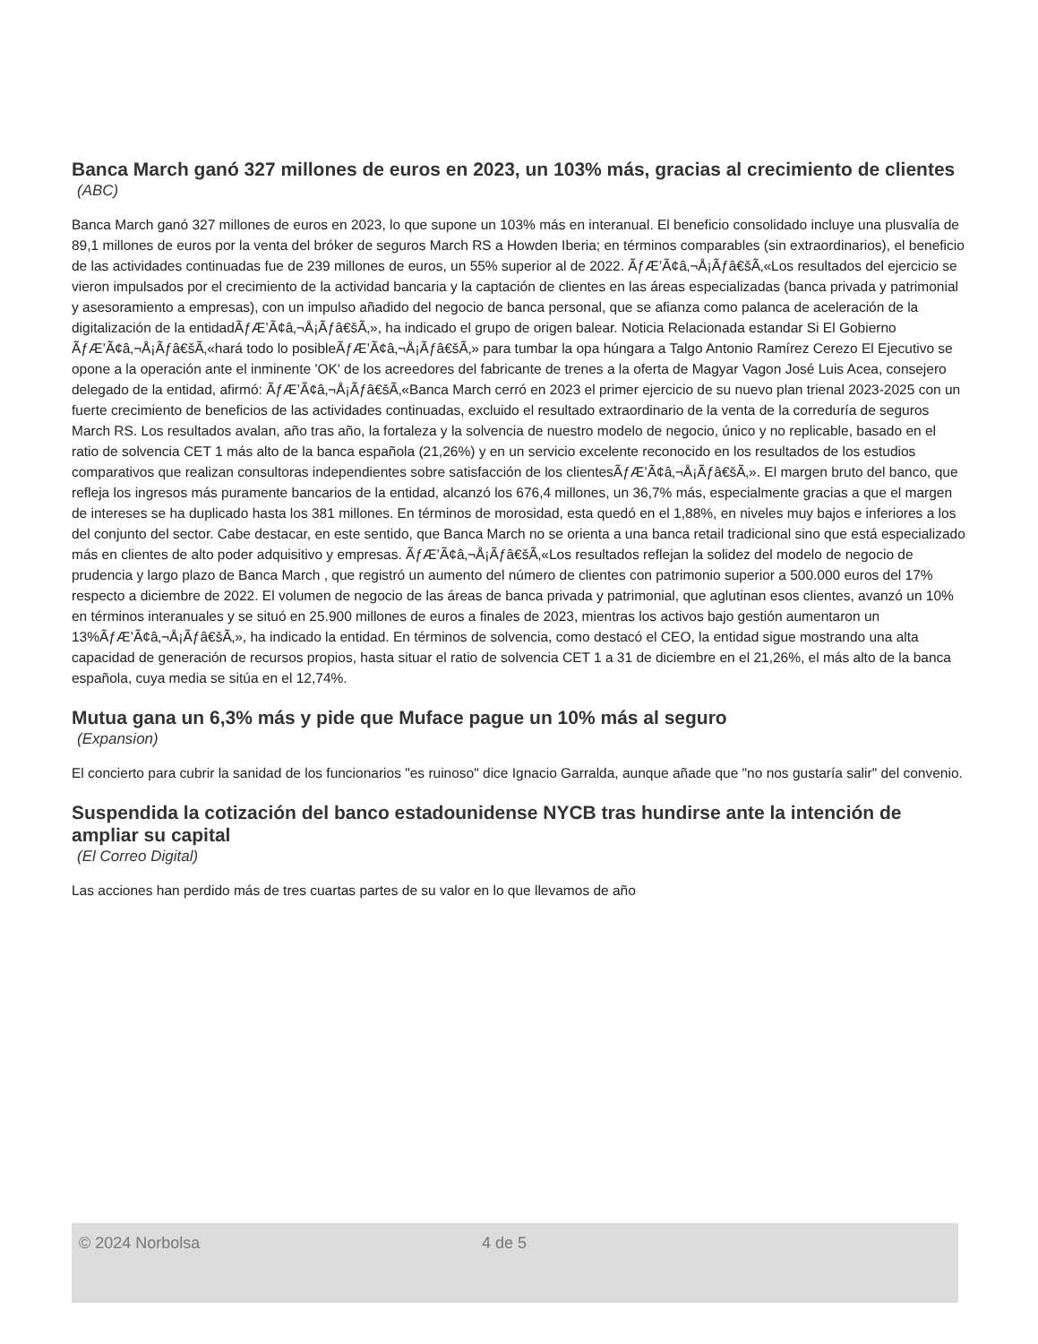Banca March ganó 327 millones de euros en 2023, un 103% más, gracias al crecimiento de clientes
(ABC)
Banca March ganó 327 millones de euros en 2023, lo que supone un 103% más en interanual. El beneficio consolidado incluye una plusvalía de 89,1 millones de euros por la venta del bróker de seguros March RS a Howden Iberia; en términos comparables (sin extraordinarios), el beneficio de las actividades continuadas fue de 239 millones de euros, un 55% superior al de 2022. ÃƒÆ’Ã¢â‚¬Å¡Ãƒâ€šÃ‚«Los resultados del ejercicio se vieron impulsados por el crecimiento de la actividad bancaria y la captación de clientes en las áreas especializadas (banca privada y patrimonial y asesoramiento a empresas), con un impulso añadido del negocio de banca personal, que se afianza como palanca de aceleración de la digitalización de la entidadÃƒÆ’Ã¢â‚¬Å¡Ãƒâ€šÃ‚», ha indicado el grupo de origen balear. Noticia Relacionada estandar Si El Gobierno ÃƒÆ’Ã¢â‚¬Å¡Ãƒâ€šÃ‚«hará todo lo posibleÃƒÆ’Ã¢â‚¬Å¡Ãƒâ€šÃ‚» para tumbar la opa húngara a Talgo Antonio Ramírez Cerezo El Ejecutivo se opone a la operación ante el inminente 'OK' de los acreedores del fabricante de trenes a la oferta de Magyar Vagon José Luis Acea, consejero delegado de la entidad, afirmó: ÃƒÆ’Ã¢â‚¬Å¡Ãƒâ€šÃ‚«Banca March cerró en 2023 el primer ejercicio de su nuevo plan trienal 2023-2025 con un fuerte crecimiento de beneficios de las actividades continuadas, excluido el resultado extraordinario de la venta de la correduría de seguros March RS. Los resultados avalan, año tras año, la fortaleza y la solvencia de nuestro modelo de negocio, único y no replicable, basado en el ratio de solvencia CET 1 más alto de la banca española (21,26%) y en un servicio excelente reconocido en los resultados de los estudios comparativos que realizan consultoras independientes sobre satisfacción de los clientesÃƒÆ’Ã¢â‚¬Å¡Ãƒâ€šÃ‚». El margen bruto del banco, que refleja los ingresos más puramente bancarios de la entidad, alcanzó los 676,4 millones, un 36,7% más, especialmente gracias a que el margen de intereses se ha duplicado hasta los 381 millones. En términos de morosidad, esta quedó en el 1,88%, en niveles muy bajos e inferiores a los del conjunto del sector. Cabe destacar, en este sentido, que Banca March no se orienta a una banca retail tradicional sino que está especializado más en clientes de alto poder adquisitivo y empresas. ÃƒÆ’Ã¢â‚¬Å¡Ãƒâ€šÃ‚«Los resultados reflejan la solidez del modelo de negocio de prudencia y largo plazo de Banca March , que registró un aumento del número de clientes con patrimonio superior a 500.000 euros del 17% respecto a diciembre de 2022. El volumen de negocio de las áreas de banca privada y patrimonial, que aglutinan esos clientes, avanzó un 10% en términos interanuales y se situó en 25.900 millones de euros a finales de 2023, mientras los activos bajo gestión aumentaron un 13%ÃƒÆ’Ã¢â‚¬Å¡Ãƒâ€šÃ‚», ha indicado la entidad. En términos de solvencia, como destacó el CEO, la entidad sigue mostrando una alta capacidad de generación de recursos propios, hasta situar el ratio de solvencia CET 1 a 31 de diciembre en el 21,26%, el más alto de la banca española, cuya media se sitúa en el 12,74%.
Mutua gana un 6,3% más y pide que Muface pague un 10% más al seguro
(Expansion)
El concierto para cubrir la sanidad de los funcionarios "es ruinoso" dice Ignacio Garralda, aunque añade que "no nos gustaría salir" del convenio.
Suspendida la cotización del banco estadounidense NYCB tras hundirse ante la intención de ampliar su capital
(El Correo Digital)
Las acciones han perdido más de tres cuartas partes de su valor en lo que llevamos de año
© 2024 Norbolsa 4 de 5